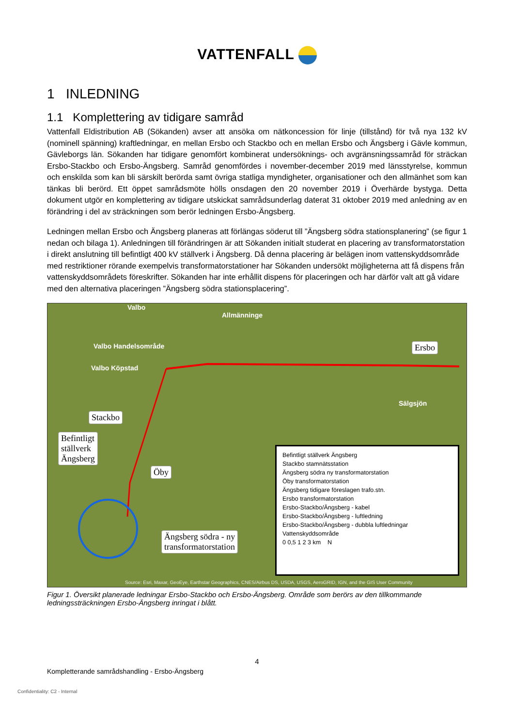VATTENFALL
1 INLEDNING
1.1 Komplettering av tidigare samråd
Vattenfall Eldistribution AB (Sökanden) avser att ansöka om nätkoncession för linje (tillstånd) för två nya 132 kV (nominell spänning) kraftledningar, en mellan Ersbo och Stackbo och en mellan Ersbo och Ängsberg i Gävle kommun, Gävleborgs län. Sökanden har tidigare genomfört kombinerat undersöknings- och avgränsningssamråd för sträckan Ersbo-Stackbo och Ersbo-Ängsberg. Samråd genomfördes i november-december 2019 med länsstyrelse, kommun och enskilda som kan bli särskilt berörda samt övriga statliga myndigheter, organisationer och den allmänhet som kan tänkas bli berörd. Ett öppet samrådsmöte hölls onsdagen den 20 november 2019 i Överhärde bystyga. Detta dokument utgör en komplettering av tidigare utskickat samrådsunderlag daterat 31 oktober 2019 med anledning av en förändring i del av sträckningen som berör ledningen Ersbo-Ängsberg.
Ledningen mellan Ersbo och Ängsberg planeras att förlängas söderut till ”Ängsberg södra stationsplanering” (se figur 1 nedan och bilaga 1). Anledningen till förändringen är att Sökanden initialt studerat en placering av transformatorstation i direkt anslutning till befintligt 400 kV ställverk i Ängsberg. Då denna placering är belägen inom vattenskyddsområde med restriktioner rörande exempelvis transformatorstationer har Sökanden undersökt möjligheterna att få dispens från vattenskyddsområdets föreskrifter. Sökanden har inte erhållit dispens för placeringen och har därför valt att gå vidare med den alternativa placeringen ”Ängsberg södra stationsplacering”.
Valbo
Allmänninge
Valbo Handelsområde
Valbo Köpstad
Sälgsjön
Ersbo
Stackbo
Befintligt
ställverk
Ängsberg
Öby
Ängsberg södra - ny
transformatorstation
Befintligt ställverk Ängsberg
Stackbo stamnätsstation
Ängsberg södra ny transformatorstation
Öby transformatorstation
Ängsberg tidigare föreslagen trafo.stn.
Ersbo transformatorstation
Ersbo-Stackbo/Ängsberg - kabel
Ersbo-Stackbo/Ängsberg - luftledning
Ersbo-Stackbo/Ängsberg - dubbla luftledningar
Vattenskyddsområde
0 0,5 1 2 3 km N
Source: Esri, Maxar, GeoEye, Earthstar Geographics, CNES/Airbus DS, USDA, USGS, AeroGRID, IGN, and the GIS User Community
Figur 1. Översikt planerade ledningar Ersbo-Stackbo och Ersbo-Ängsberg. Område som berörs av den tillkommande ledningssträckningen Ersbo-Ängsberg inringat i blått.
4
Kompletterande samrådshandling - Ersbo-Ängsberg
Confidentiality: C2 - Internal